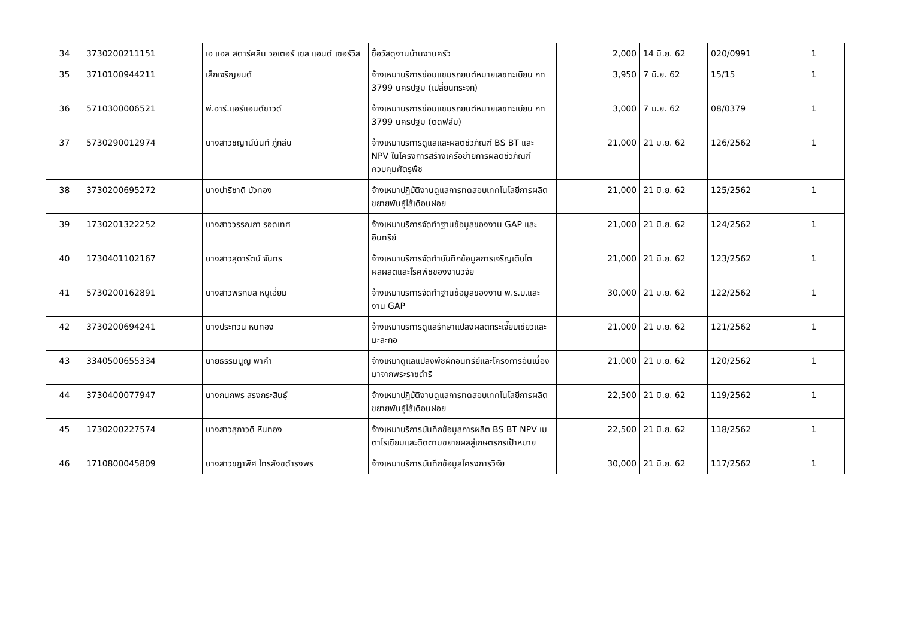| 34 | 3730200211151 | เอ แอล สตาร์คลีน วอเตอร์ เซล แอนด์ เซอร์วิส | ซื้อวัสดุงานบ้านงานครัว | 2,000 | 14 มิ.ย. 62 | 020/0991 | 1 |
| 35 | 3710100944211 | เล็กเจริญยนต์ | จ้างเหมาบริการซ่อมแซมรถยนต์หมายเลขทะเบียน กท 3799 นครปฐม (เปลี่ยนกระจก) | 3,950 | 7 มิ.ย. 62 | 15/15 | 1 |
| 36 | 5710300006521 | พี.อาร์.แอร์แอนด์ซาวด์ | จ้างเหมาบริการซ่อมแซมรถยนต์หมายเลขทะเบียน กท 3799 นครปฐม (ติดฟิล์ม) | 3,000 | 7 มิ.ย. 62 | 08/0379 | 1 |
| 37 | 5730290012974 | นางสาวชญาน์นันท์ ภู่กลีบ | จ้างเหมาบริการดูแลและผลิตชีวภัณฑ์ BS BT และ NPV ในโครงการสร้างเครือข่ายการผลิตชีวภัณฑ์ควบคุมศัตรูพืช | 21,000 | 21 มิ.ย. 62 | 126/2562 | 1 |
| 38 | 3730200695272 | นางปาริชาติ บัวทอง | จ้างเหมาปฏิบัติงานดูแลการทดสอบเทคโนโลยีการผลิตขยายพันธุ์ไส้เดือนฝอย | 21,000 | 21 มิ.ย. 62 | 125/2562 | 1 |
| 39 | 1730201322252 | นางสาววรรณภา รอดเทศ | จ้างเหมาบริการจัดทำฐานข้อมูลของงาน GAP และอินทรีย์ | 21,000 | 21 มิ.ย. 62 | 124/2562 | 1 |
| 40 | 1730401102167 | นางสาวสุดารัตน์ จันทร | จ้างเหมาบริการจัดทำบันทึกข้อมูลการเจริญเติบโตผลผลิตและโรคพืชของงานวิจัย | 21,000 | 21 มิ.ย. 62 | 123/2562 | 1 |
| 41 | 5730200162891 | นางสาวพรกมล หนูเอี่ยม | จ้างเหมาบริการจัดทำฐานข้อมูลของงาน พ.ร.บ.และงาน GAP | 30,000 | 21 มิ.ย. 62 | 122/2562 | 1 |
| 42 | 3730200694241 | นางประทวน หินทอง | จ้างเหมาบริการดูแลรักษาแปลงผลิตกระเจี๊ยบเขียวและมะละกอ | 21,000 | 21 มิ.ย. 62 | 121/2562 | 1 |
| 43 | 3340500655334 | นายธรรมนูญ พาคำ | จ้างเหมาดูแลแปลงพืชผักอินทรีย์และโครงการอันเนื่องมาจากพระราชดำริ | 21,000 | 21 มิ.ย. 62 | 120/2562 | 1 |
| 44 | 3730400077947 | นางกนกพร สรงกระสินธุ์ | จ้างเหมาปฏิบัติงานดูแลการทดสอบเทคโนโลยีการผลิตขยายพันธุ์ไส้เดือนฝอย | 22,500 | 21 มิ.ย. 62 | 119/2562 | 1 |
| 45 | 1730200227574 | นางสาวสุภาวดี หินทอง | จ้างเหมาบริการบันทึกข้อมูลการผลิต BS BT NPV เมตาไรเซียมและติดตามขยายผลสู่เกษตรกรเป้าหมาย | 22,500 | 21 มิ.ย. 62 | 118/2562 | 1 |
| 46 | 1710800045809 | นางสาวชฎาพิศ ไทรสังขดำรงพร | จ้างเหมาบริการบันทึกข้อมูลโครงการวิจัย | 30,000 | 21 มิ.ย. 62 | 117/2562 | 1 |